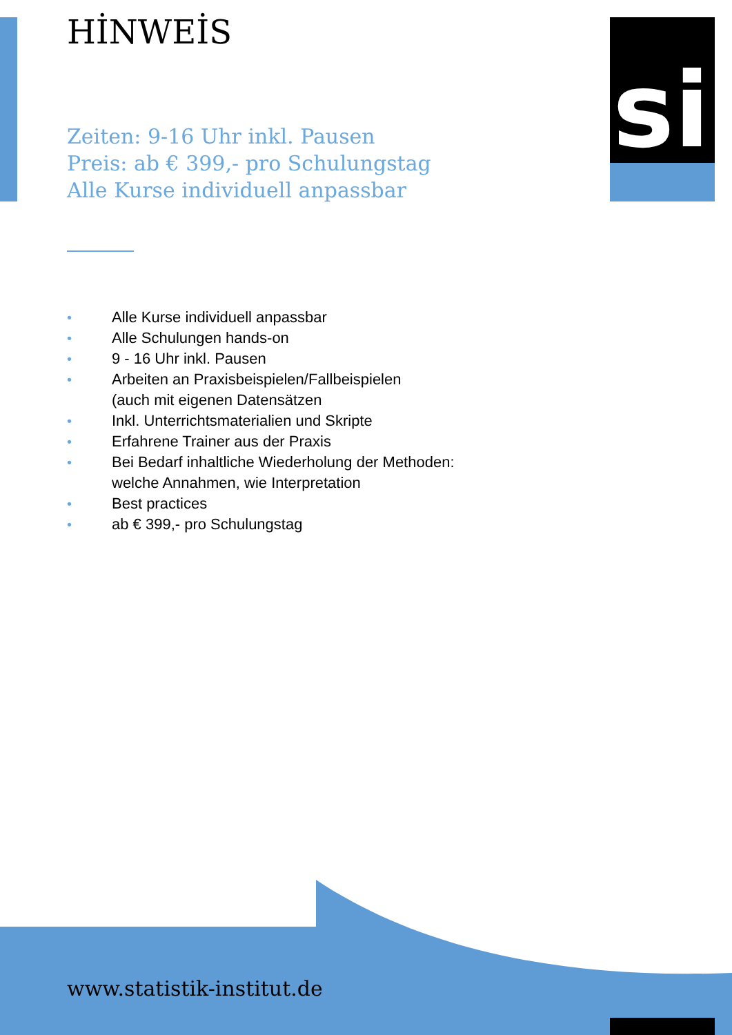HİNWEİS si
Zeiten: 9-16 Uhr inkl. Pausen
Preis: ab € 399,- pro Schulungstag
Alle Kurse individuell anpassbar
• Alle Kurse individuell anpassbar
• Alle Schulungen hands-on
• 9 - 16 Uhr inkl. Pausen
• Arbeiten an Praxisbeispielen/Fallbeispielen
(auch mit eigenen Datensätzen
• Inkl. Unterrichtsmaterialien und Skripte
• Erfahrene Trainer aus der Praxis
• Bei Bedarf inhaltliche Wiederholung der Methoden:
welche Annahmen, wie Interpretation
• Best practices
• ab € 399,- pro Schulungstag
www.statistik-institut.de